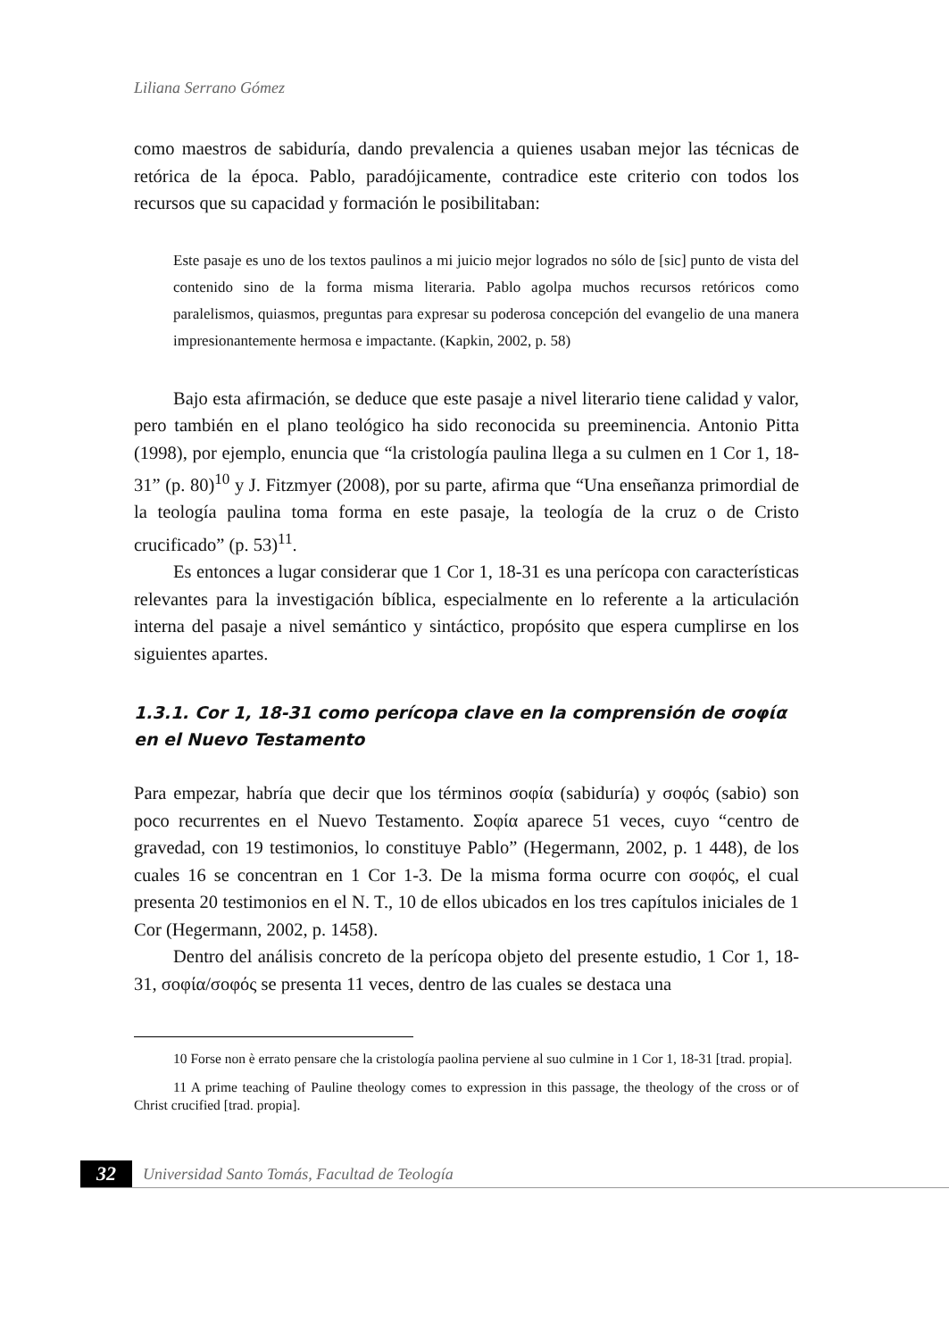Liliana Serrano Gómez
como maestros de sabiduría, dando prevalencia a quienes usaban mejor las técnicas de retórica de la época. Pablo, paradójicamente, contradice este criterio con todos los recursos que su capacidad y formación le posibilitaban:
Este pasaje es uno de los textos paulinos a mi juicio mejor logrados no sólo de [sic] punto de vista del contenido sino de la forma misma literaria. Pablo agolpa muchos recursos retóricos como paralelismos, quiasmos, preguntas para expresar su poderosa concepción del evangelio de una manera impresionantemente hermosa e impactante. (Kapkin, 2002, p. 58)
Bajo esta afirmación, se deduce que este pasaje a nivel literario tiene calidad y valor, pero también en el plano teológico ha sido reconocida su preeminencia. Antonio Pitta (1998), por ejemplo, enuncia que “la cristología paulina llega a su culmen en 1 Cor 1, 18-31” (p. 80)<sup>10</sup> y J. Fitzmyer (2008), por su parte, afirma que “Una enseñanza primordial de la teología paulina toma forma en este pasaje, la teología de la cruz o de Cristo crucificado” (p. 53)<sup>11</sup>.
Es entonces a lugar considerar que 1 Cor 1, 18-31 es una perícopa con características relevantes para la investigación bíblica, especialmente en lo referente a la articulación interna del pasaje a nivel semántico y sintáctico, propósito que espera cumplirse en los siguientes apartes.
1.3.1. Cor 1, 18-31 como perícopa clave en la comprensión de σοφία en el Nuevo Testamento
Para empezar, habría que decir que los términos σοφία (sabiduría) y σοφός (sabio) son poco recurrentes en el Nuevo Testamento. Σοφία aparece 51 veces, cuyo “centro de gravedad, con 19 testimonios, lo constituye Pablo” (Hegermann, 2002, p. 1 448), de los cuales 16 se concentran en 1 Cor 1-3. De la misma forma ocurre con σοφός, el cual presenta 20 testimonios en el N. T., 10 de ellos ubicados en los tres capítulos iniciales de 1 Cor (Hegermann, 2002, p. 1458).
Dentro del análisis concreto de la perícopa objeto del presente estudio, 1 Cor 1, 18-31, σοφία/σοφός se presenta 11 veces, dentro de las cuales se destaca una
10 Forse non è errato pensare che la cristología paolina perviene al suo culmine in 1 Cor 1, 18-31 [trad. propia].
11 A prime teaching of Pauline theology comes to expression in this passage, the theology of the cross or of Christ crucified [trad. propia].
32 Universidad Santo Tomás, Facultad de Teología